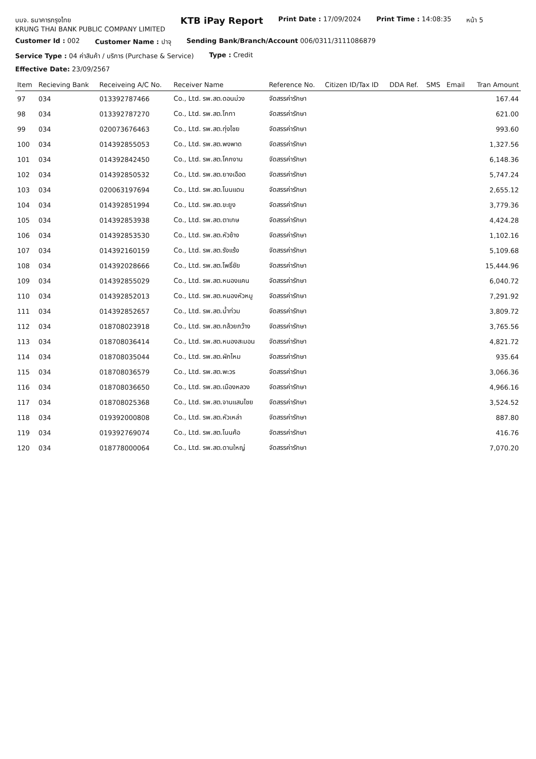บมจ. ธนาคารกรุงไทย
KRUNG THAI BANK PUBLIC COMPANY LIMITED
KTB iPay Report
Print Date : 17/09/2024
Print Time : 14:08:35
หน้า 5
Customer Id : 002
Customer Name : ปาจุ
Sending Bank/Branch/Account 006/0311/3111086879
Service Type : 04 ค่าสินค้า / บริการ (Purchase & Service)
Type : Credit
Effective Date: 23/09/2567
| Item | Recieving Bank | Receiveing A/C No. | Receiver Name | Reference No. | Citizen ID/Tax ID | DDA Ref. | SMS | Email | Tran Amount |
| --- | --- | --- | --- | --- | --- | --- | --- | --- | --- |
| 97 | 034 | 013392787466 | Co., Ltd. รพ.สต.ดอนม่วง | จัดสรรค่ารักษา | | | | | 167.44 |
| 98 | 034 | 013392787270 | Co., Ltd. รพ.สต.โกทา | จัดสรรค่ารักษา | | | | | 621.00 |
| 99 | 034 | 020073676463 | Co., Ltd. รพ.สต.ทุ่งไชย | จัดสรรค่ารักษา | | | | | 993.60 |
| 100 | 034 | 014392855053 | Co., Ltd. รพ.สต.พงพาด | จัดสรรค่ารักษา | | | | | 1,327.56 |
| 101 | 034 | 014392842450 | Co., Ltd. รพ.สต.โคกงาน | จัดสรรค่ารักษา | | | | | 6,148.36 |
| 102 | 034 | 014392850532 | Co., Ltd. รพ.สต.ยางเอือด | จัดสรรค่ารักษา | | | | | 5,747.24 |
| 103 | 034 | 020063197694 | Co., Ltd. รพ.สต.โนนแดน | จัดสรรค่ารักษา | | | | | 2,655.12 |
| 104 | 034 | 014392851994 | Co., Ltd. รพ.สต.ขะยูง | จัดสรรค่ารักษา | | | | | 3,779.36 |
| 105 | 034 | 014392853938 | Co., Ltd. รพ.สต.ตาเกษ | จัดสรรค่ารักษา | | | | | 4,424.28 |
| 106 | 034 | 014392853530 | Co., Ltd. รพ.สต.หัวช้าง | จัดสรรค่ารักษา | | | | | 1,102.16 |
| 107 | 034 | 014392160159 | Co., Ltd. รพ.สต.รังแร้ง | จัดสรรค่ารักษา | | | | | 5,109.68 |
| 108 | 034 | 014392028666 | Co., Ltd. รพ.สต.โพธิ์ชัย | จัดสรรค่ารักษา | | | | | 15,444.96 |
| 109 | 034 | 014392855029 | Co., Ltd. รพ.สต.หนองแคน | จัดสรรค่ารักษา | | | | | 6,040.72 |
| 110 | 034 | 014392852013 | Co., Ltd. รพ.สต.หนองหัวหมู | จัดสรรค่ารักษา | | | | | 7,291.92 |
| 111 | 034 | 014392852657 | Co., Ltd. รพ.สต.น้ำท่วม | จัดสรรค่ารักษา | | | | | 3,809.72 |
| 112 | 034 | 018708023918 | Co., Ltd. รพ.สต.กล้วยกว้าง | จัดสรรค่ารักษา | | | | | 3,765.56 |
| 113 | 034 | 018708036414 | Co., Ltd. รพ.สต.หนองสะมอน | จัดสรรค่ารักษา | | | | | 4,821.72 |
| 114 | 034 | 018708035044 | Co., Ltd. รพ.สต.ผักไหม | จัดสรรค่ารักษา | | | | | 935.64 |
| 115 | 034 | 018708036579 | Co., Ltd. รพ.สต.พะวร | จัดสรรค่ารักษา | | | | | 3,066.36 |
| 116 | 034 | 018708036650 | Co., Ltd. รพ.สต.เมืองหลวง | จัดสรรค่ารักษา | | | | | 4,966.16 |
| 117 | 034 | 018708025368 | Co., Ltd. รพ.สต.จานแสนไชย | จัดสรรค่ารักษา | | | | | 3,524.52 |
| 118 | 034 | 019392000808 | Co., Ltd. รพ.สต.หัวเหล่า | จัดสรรค่ารักษา | | | | | 887.80 |
| 119 | 034 | 019392769074 | Co., Ltd. รพ.สต.โนนค้อ | จัดสรรค่ารักษา | | | | | 416.76 |
| 120 | 034 | 018778000064 | Co., Ltd. รพ.สต.ดานใหญ่ | จัดสรรค่ารักษา | | | | | 7,070.20 |